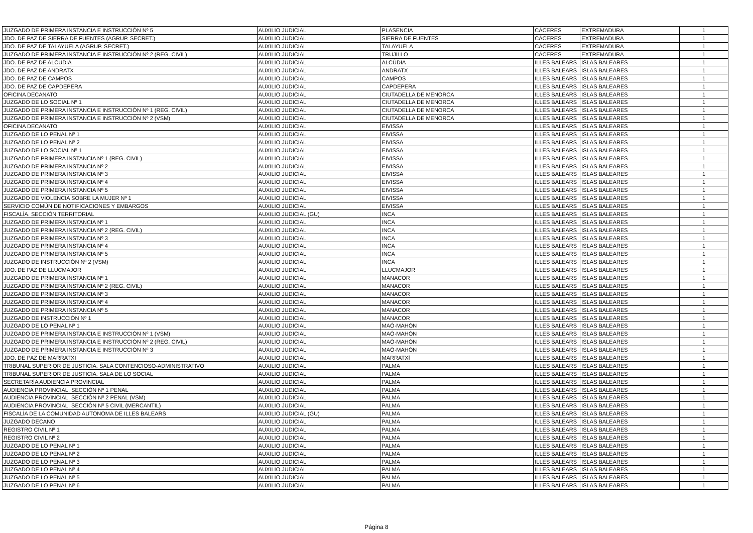| JUZGADO DE PRIMERA INSTANCIA E INSTRUCCIÓN Nº 5 | AUXILIO JUDICIAL | PLASENCIA | CÁCERES | EXTREMADURA | 1 |
| JDO. DE PAZ DE SIERRA DE FUENTES (AGRUP. SECRET.) | AUXILIO JUDICIAL | SIERRA DE FUENTES | CÁCERES | EXTREMADURA | 1 |
| JDO. DE PAZ DE TALAYUELA (AGRUP. SECRET.) | AUXILIO JUDICIAL | TALAYUELA | CÁCERES | EXTREMADURA | 1 |
| JUZGADO DE PRIMERA INSTANCIA E INSTRUCCIÓN Nº 2 (REG. CIVIL) | AUXILIO JUDICIAL | TRUJILLO | CÁCERES | EXTREMADURA | 1 |
| JDO. DE PAZ DE ALCUDIA | AUXILIO JUDICIAL | ALCÚDIA | ILLES BALEARS | ISLAS BALEARES | 1 |
| JDO. DE PAZ DE ANDRATX | AUXILIO JUDICIAL | ANDRATX | ILLES BALEARS | ISLAS BALEARES | 1 |
| JDO. DE PAZ DE CAMPOS | AUXILIO JUDICIAL | CAMPOS | ILLES BALEARS | ISLAS BALEARES | 1 |
| JDO. DE PAZ DE CAPDEPERA | AUXILIO JUDICIAL | CAPDEPERA | ILLES BALEARS | ISLAS BALEARES | 1 |
| OFICINA DECANATO | AUXILIO JUDICIAL | CIUTADELLA DE MENORCA | ILLES BALEARS | ISLAS BALEARES | 1 |
| JUZGADO DE LO SOCIAL Nº 1 | AUXILIO JUDICIAL | CIUTADELLA DE MENORCA | ILLES BALEARS | ISLAS BALEARES | 1 |
| JUZGADO DE PRIMERA INSTANCIA E INSTRUCCIÓN Nº 1 (REG. CIVIL) | AUXILIO JUDICIAL | CIUTADELLA DE MENORCA | ILLES BALEARS | ISLAS BALEARES | 1 |
| JUZGADO DE PRIMERA INSTANCIA E INSTRUCCIÓN Nº 2 (VSM) | AUXILIO JUDICIAL | CIUTADELLA DE MENORCA | ILLES BALEARS | ISLAS BALEARES | 1 |
| OFICINA DECANATO | AUXILIO JUDICIAL | EIVISSA | ILLES BALEARS | ISLAS BALEARES | 1 |
| JUZGADO DE LO PENAL Nº 1 | AUXILIO JUDICIAL | EIVISSA | ILLES BALEARS | ISLAS BALEARES | 1 |
| JUZGADO DE LO PENAL Nº 2 | AUXILIO JUDICIAL | EIVISSA | ILLES BALEARS | ISLAS BALEARES | 1 |
| JUZGADO DE LO SOCIAL Nº 1 | AUXILIO JUDICIAL | EIVISSA | ILLES BALEARS | ISLAS BALEARES | 1 |
| JUZGADO DE PRIMERA INSTANCIA Nº 1 (REG. CIVIL) | AUXILIO JUDICIAL | EIVISSA | ILLES BALEARS | ISLAS BALEARES | 1 |
| JUZGADO DE PRIMERA INSTANCIA Nº 2 | AUXILIO JUDICIAL | EIVISSA | ILLES BALEARS | ISLAS BALEARES | 1 |
| JUZGADO DE PRIMERA INSTANCIA Nº 3 | AUXILIO JUDICIAL | EIVISSA | ILLES BALEARS | ISLAS BALEARES | 1 |
| JUZGADO DE PRIMERA INSTANCIA Nº 4 | AUXILIO JUDICIAL | EIVISSA | ILLES BALEARS | ISLAS BALEARES | 1 |
| JUZGADO DE PRIMERA INSTANCIA Nº 5 | AUXILIO JUDICIAL | EIVISSA | ILLES BALEARS | ISLAS BALEARES | 1 |
| JUZGADO DE VIOLENCIA SOBRE LA MUJER Nº 1 | AUXILIO JUDICIAL | EIVISSA | ILLES BALEARS | ISLAS BALEARES | 1 |
| SERVICIO COMÚN DE NOTIFICACIONES Y EMBARGOS | AUXILIO JUDICIAL | EIVISSA | ILLES BALEARS | ISLAS BALEARES | 1 |
| FISCALÍA. SECCIÓN TERRITORIAL | AUXILIO JUDICIAL (GU) | INCA | ILLES BALEARS | ISLAS BALEARES | 1 |
| JUZGADO DE PRIMERA INSTANCIA Nº 1 | AUXILIO JUDICIAL | INCA | ILLES BALEARS | ISLAS BALEARES | 1 |
| JUZGADO DE PRIMERA INSTANCIA Nº 2 (REG. CIVIL) | AUXILIO JUDICIAL | INCA | ILLES BALEARS | ISLAS BALEARES | 1 |
| JUZGADO DE PRIMERA INSTANCIA Nº 3 | AUXILIO JUDICIAL | INCA | ILLES BALEARS | ISLAS BALEARES | 1 |
| JUZGADO DE PRIMERA INSTANCIA Nº 4 | AUXILIO JUDICIAL | INCA | ILLES BALEARS | ISLAS BALEARES | 1 |
| JUZGADO DE PRIMERA INSTANCIA Nº 5 | AUXILIO JUDICIAL | INCA | ILLES BALEARS | ISLAS BALEARES | 1 |
| JUZGADO DE INSTRUCCIÓN Nº 2 (VSM) | AUXILIO JUDICIAL | INCA | ILLES BALEARS | ISLAS BALEARES | 1 |
| JDO. DE PAZ DE LLUCMAJOR | AUXILIO JUDICIAL | LLUCMAJOR | ILLES BALEARS | ISLAS BALEARES | 1 |
| JUZGADO DE PRIMERA INSTANCIA Nº 1 | AUXILIO JUDICIAL | MANACOR | ILLES BALEARS | ISLAS BALEARES | 1 |
| JUZGADO DE PRIMERA INSTANCIA Nº 2 (REG. CIVIL) | AUXILIO JUDICIAL | MANACOR | ILLES BALEARS | ISLAS BALEARES | 1 |
| JUZGADO DE PRIMERA INSTANCIA Nº 3 | AUXILIO JUDICIAL | MANACOR | ILLES BALEARS | ISLAS BALEARES | 1 |
| JUZGADO DE PRIMERA INSTANCIA Nº 4 | AUXILIO JUDICIAL | MANACOR | ILLES BALEARS | ISLAS BALEARES | 1 |
| JUZGADO DE PRIMERA INSTANCIA Nº 5 | AUXILIO JUDICIAL | MANACOR | ILLES BALEARS | ISLAS BALEARES | 1 |
| JUZGADO DE INSTRUCCIÓN Nº 1 | AUXILIO JUDICIAL | MANACOR | ILLES BALEARS | ISLAS BALEARES | 1 |
| JUZGADO DE LO PENAL Nº 1 | AUXILIO JUDICIAL | MAÓ-MAHÓN | ILLES BALEARS | ISLAS BALEARES | 1 |
| JUZGADO DE PRIMERA INSTANCIA E INSTRUCCIÓN Nº 1 (VSM) | AUXILIO JUDICIAL | MAÓ-MAHÓN | ILLES BALEARS | ISLAS BALEARES | 1 |
| JUZGADO DE PRIMERA INSTANCIA E INSTRUCCIÓN Nº 2 (REG. CIVIL) | AUXILIO JUDICIAL | MAÓ-MAHÓN | ILLES BALEARS | ISLAS BALEARES | 1 |
| JUZGADO DE PRIMERA INSTANCIA E INSTRUCCIÓN Nº 3 | AUXILIO JUDICIAL | MAÓ-MAHÓN | ILLES BALEARS | ISLAS BALEARES | 1 |
| JDO. DE PAZ DE MARRATXI | AUXILIO JUDICIAL | MARRATXÍ | ILLES BALEARS | ISLAS BALEARES | 1 |
| TRIBUNAL SUPERIOR DE JUSTICIA. SALA CONTENCIOSO-ADMINISTRATIVO | AUXILIO JUDICIAL | PALMA | ILLES BALEARS | ISLAS BALEARES | 1 |
| TRIBUNAL SUPERIOR DE JUSTICIA. SALA DE LO SOCIAL | AUXILIO JUDICIAL | PALMA | ILLES BALEARS | ISLAS BALEARES | 1 |
| SECRETARÍA AUDIENCIA PROVINCIAL | AUXILIO JUDICIAL | PALMA | ILLES BALEARS | ISLAS BALEARES | 1 |
| AUDIENCIA PROVINCIAL. SECCIÓN Nº 1 PENAL | AUXILIO JUDICIAL | PALMA | ILLES BALEARS | ISLAS BALEARES | 1 |
| AUDIENCIA PROVINCIAL. SECCIÓN Nº 2 PENAL (VSM) | AUXILIO JUDICIAL | PALMA | ILLES BALEARS | ISLAS BALEARES | 1 |
| AUDIENCIA PROVINCIAL. SECCIÓN Nº 5 CIVIL (MERCANTIL) | AUXILIO JUDICIAL | PALMA | ILLES BALEARS | ISLAS BALEARES | 1 |
| FISCALÍA DE LA COMUNIDAD AUTONOMA DE ILLES BALEARS | AUXILIO JUDICIAL (GU) | PALMA | ILLES BALEARS | ISLAS BALEARES | 1 |
| JUZGADO DECANO | AUXILIO JUDICIAL | PALMA | ILLES BALEARS | ISLAS BALEARES | 1 |
| REGISTRO CIVIL Nº 1 | AUXILIO JUDICIAL | PALMA | ILLES BALEARS | ISLAS BALEARES | 1 |
| REGISTRO CIVIL Nº 2 | AUXILIO JUDICIAL | PALMA | ILLES BALEARS | ISLAS BALEARES | 1 |
| JUZGADO DE LO PENAL Nº 1 | AUXILIO JUDICIAL | PALMA | ILLES BALEARS | ISLAS BALEARES | 1 |
| JUZGADO DE LO PENAL Nº 2 | AUXILIO JUDICIAL | PALMA | ILLES BALEARS | ISLAS BALEARES | 1 |
| JUZGADO DE LO PENAL Nº 3 | AUXILIO JUDICIAL | PALMA | ILLES BALEARS | ISLAS BALEARES | 1 |
| JUZGADO DE LO PENAL Nº 4 | AUXILIO JUDICIAL | PALMA | ILLES BALEARS | ISLAS BALEARES | 1 |
| JUZGADO DE LO PENAL Nº 5 | AUXILIO JUDICIAL | PALMA | ILLES BALEARS | ISLAS BALEARES | 1 |
| JUZGADO DE LO PENAL Nº 6 | AUXILIO JUDICIAL | PALMA | ILLES BALEARS | ISLAS BALEARES | 1 |
Página 8